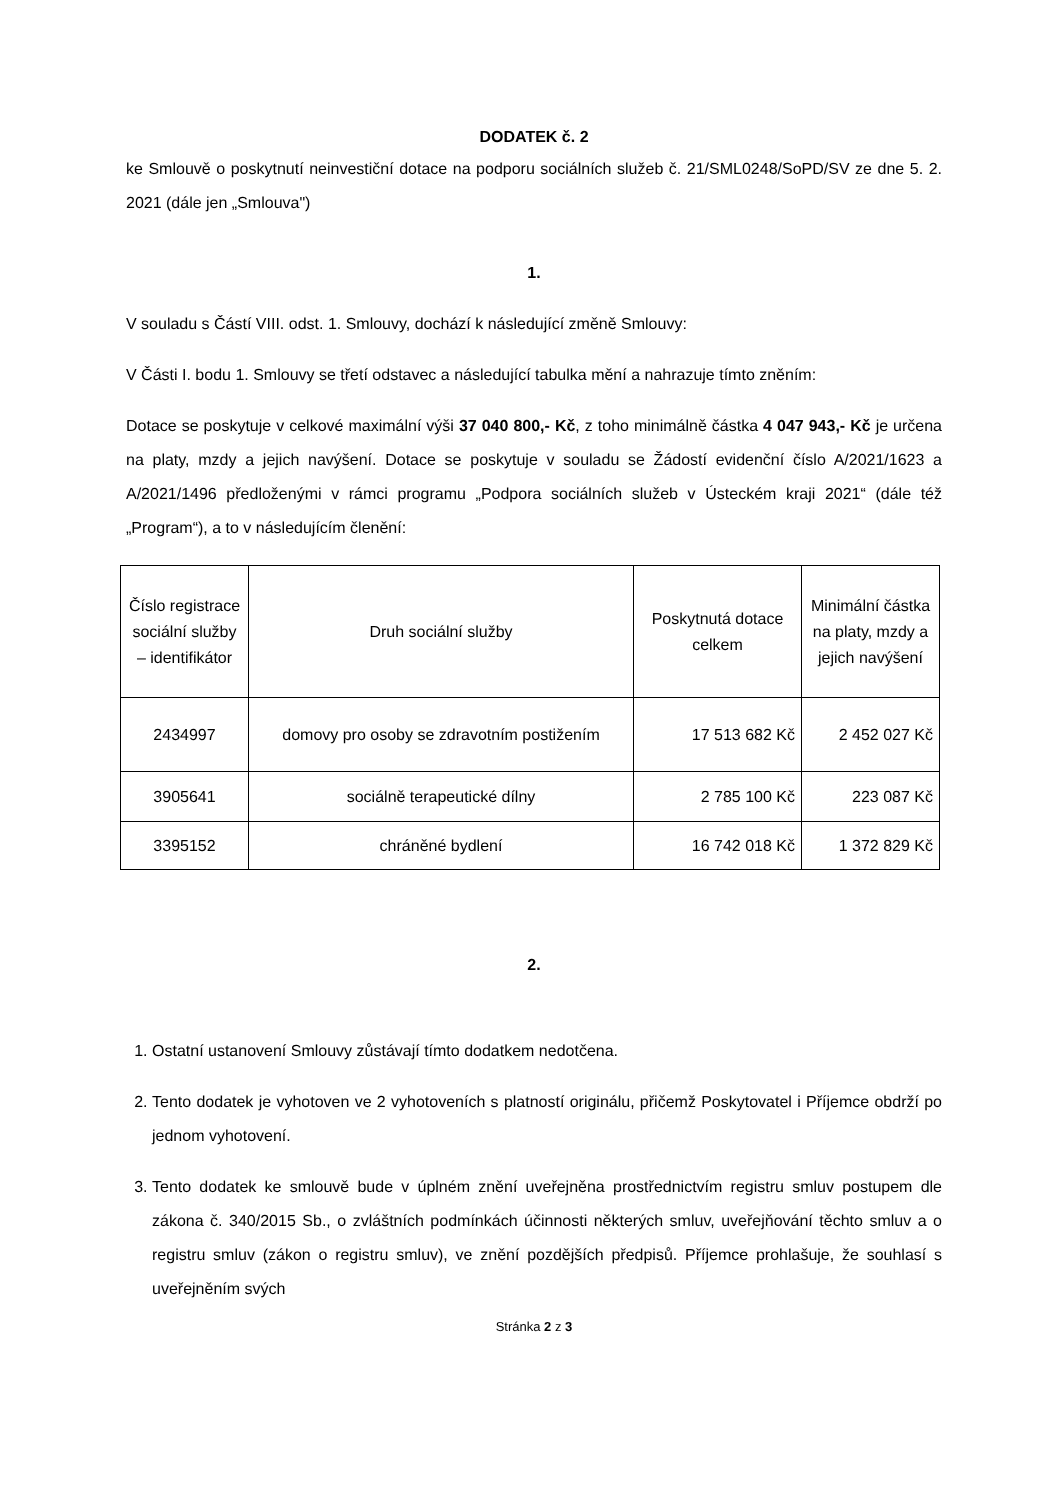DODATEK č. 2
ke Smlouvě o poskytnutí neinvestiční dotace na podporu sociálních služeb č. 21/SML0248/SoPD/SV ze dne 5. 2. 2021 (dále jen „Smlouva")
1.
V souladu s Částí VIII. odst. 1. Smlouvy, dochází k následující změně Smlouvy:
V Části I. bodu 1. Smlouvy se třetí odstavec a následující tabulka mění a nahrazuje tímto zněním:
Dotace se poskytuje v celkové maximální výši 37 040 800,- Kč, z toho minimálně částka 4 047 943,- Kč je určena na platy, mzdy a jejich navýšení. Dotace se poskytuje v souladu se Žádostí evidenční číslo A/2021/1623 a A/2021/1496 předloženými v rámci programu „Podpora sociálních služeb v Ústeckém kraji 2021“ (dále též „Program“), a to v následujícím členění:
| Číslo registrace sociální služby – identifikátor | Druh sociální služby | Poskytnutá dotace celkem | Minimální částka na platy, mzdy a jejich navýšení |
| --- | --- | --- | --- |
| 2434997 | domovy pro osoby se zdravotním postižením | 17 513 682 Kč | 2 452 027 Kč |
| 3905641 | sociálně terapeutické dílny | 2 785 100 Kč | 223 087 Kč |
| 3395152 | chráněné bydlení | 16 742 018 Kč | 1 372 829 Kč |
2.
1. Ostatní ustanovení Smlouvy zůstávají tímto dodatkem nedotčena.
2. Tento dodatek je vyhotoven ve 2 vyhotoveních s platností originálu, přičemž Poskytovatel i Příjemce obdrží po jednom vyhotovení.
3. Tento dodatek ke smlouvě bude v úplném znění uveřejněna prostřednictvím registru smluv postupem dle zákona č. 340/2015 Sb., o zvláštních podmínkách účinnosti některých smluv, uveřejňování těchto smluv a o registru smluv (zákon o registru smluv), ve znění pozdějších předpisů. Příjemce prohlašuje, že souhlasí s uveřejněním svých
Stránka 2 z 3